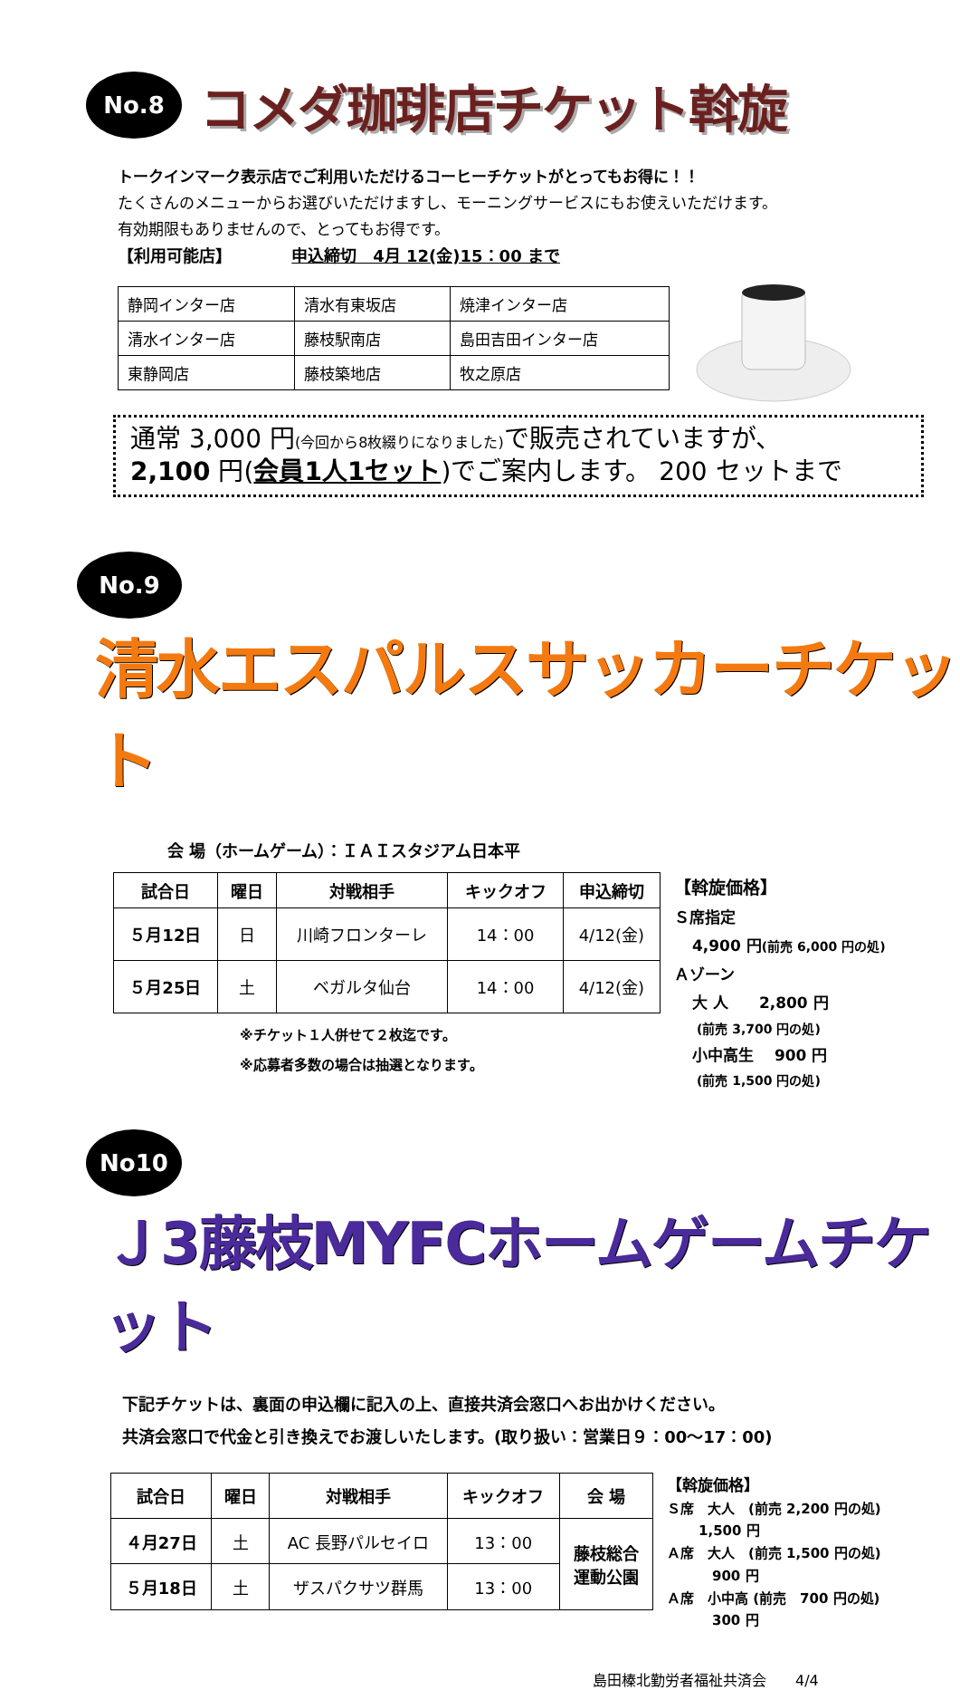No.8 コメダ珈琲店チケット斡旋
トークインマーク表示店でご利用いただけるコーヒーチケットがとってもお得に！！
たくさんのメニューからお選びいただけますし、モーニングサービスにもお使えいただけます。
有効期限もありませんので、とってもお得です。
【利用可能店】 申込締切　4月 12(金)15：00 まで
| 静岡インター店 | 清水有東坂店 | 焼津インター店 |
| 清水インター店 | 藤枝駅南店 | 島田吉田インター店 |
| 東静岡店 | 藤枝築地店 | 牧之原店 |
通常 3,000 円(今回から8枚綴りになりました) で販売されていますが、
2,100 円(会員1人1セット)でご案内します。 200 セットまで
No.9 清水エスパルスサッカーチケット
会 場（ホームゲーム）：ＩＡＩスタジアム日本平
| 試合日 | 曜日 | 対戦相手 | キックオフ | 申込締切 |
| --- | --- | --- | --- | --- |
| ５月12日 | 日 | 川崎フロンターレ | 14：00 | 4/12(金) |
| ５月25日 | 土 | ベガルタ仙台 | 14：00 | 4/12(金) |
※チケット１人併せて２枚迄です。
※応募者多数の場合は抽選となります。
【斡旋価格】
Ｓ席指定
4,900 円(前売 6,000 円の処)
Ａゾーン
大 人　　2,800 円
(前売 3,700 円の処)
小中高生　 900 円
(前売 1,500 円の処)
No10 Ｊ3藤枝MYFCホームゲームチケット
下記チケットは、裏面の申込欄に記入の上、直接共済会窓口へお出かけください。
共済会窓口で代金と引き換えでお渡しいたします。(取り扱い：営業日９：00～17：00)
| 試合日 | 曜日 | 対戦相手 | キックオフ | 会 場 |
| --- | --- | --- | --- | --- |
| ４月27日 | 土 | AC 長野パルセイロ | 13：00 | 藤枝総合 運動公園 |
| ５月18日 | 土 | ザスパクサツ群馬 | 13：00 | |
【斡旋価格】
Ｓ席　大人　(前売 2,200 円の処)
1,500 円
Ａ席　大人　(前売 1,500 円の処)
900 円
Ａ席　小中高 (前売　700 円の処)
300 円
島田榛北勤労者福祉共済会　　4/4